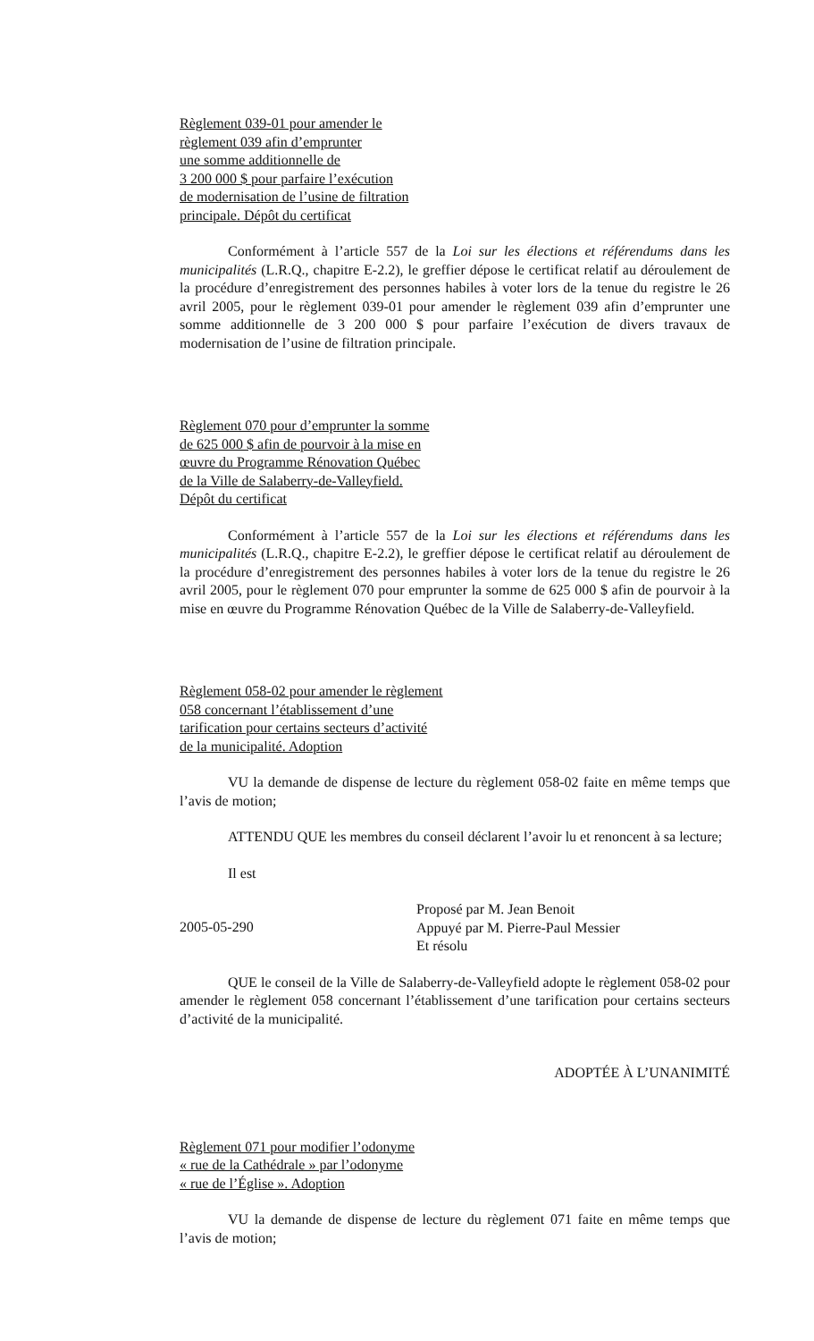Règlement 039-01 pour amender le
règlement 039 afin d’emprunter
une somme additionnelle de
3 200 000 $ pour parfaire l’exécution
de modernisation de l’usine de filtration
principale. Dépôt du certificat
Conformément à l’article 557 de la Loi sur les élections et référendums dans les municipalités (L.R.Q., chapitre E-2.2), le greffier dépose le certificat relatif au déroulement de la procédure d’enregistrement des personnes habiles à voter lors de la tenue du registre le 26 avril 2005, pour le règlement 039-01 pour amender le règlement 039 afin d’emprunter une somme additionnelle de 3 200 000 $ pour parfaire l’exécution de divers travaux de modernisation de l’usine de filtration principale.
Règlement 070 pour d’emprunter la somme
de 625 000 $ afin de pourvoir à la mise en
œuvre du Programme Rénovation Québec
de la Ville de Salaberry-de-Valleyfield.
Dépôt du certificat
Conformément à l’article 557 de la Loi sur les élections et référendums dans les municipalités (L.R.Q., chapitre E-2.2), le greffier dépose le certificat relatif au déroulement de la procédure d’enregistrement des personnes habiles à voter lors de la tenue du registre le 26 avril 2005, pour le règlement 070 pour emprunter la somme de 625 000 $ afin de pourvoir à la mise en œuvre du Programme Rénovation Québec de la Ville de Salaberry-de-Valleyfield.
Règlement 058-02 pour amender le règlement
058 concernant l’établissement d’une
tarification pour certains secteurs d’activité
de la municipalité. Adoption
VU la demande de dispense de lecture du règlement 058-02 faite en même temps que l’avis de motion;
ATTENDU QUE les membres du conseil déclarent l’avoir lu et renoncent à sa lecture;
Il est
2005-05-290
Proposé par M. Jean Benoit
Appuyé par M. Pierre-Paul Messier
Et résolu
QUE le conseil de la Ville de Salaberry-de-Valleyfield adopte le règlement 058-02 pour amender le règlement 058 concernant l’établissement d’une tarification pour certains secteurs d’activité de la municipalité.
ADOPTÉE À L’UNANIMITÉ
Règlement 071 pour modifier l’odonyme
« rue de la Cathédrale » par l’odonyme
« rue de l’Église ». Adoption
VU la demande de dispense de lecture du règlement 071 faite en même temps que l’avis de motion;